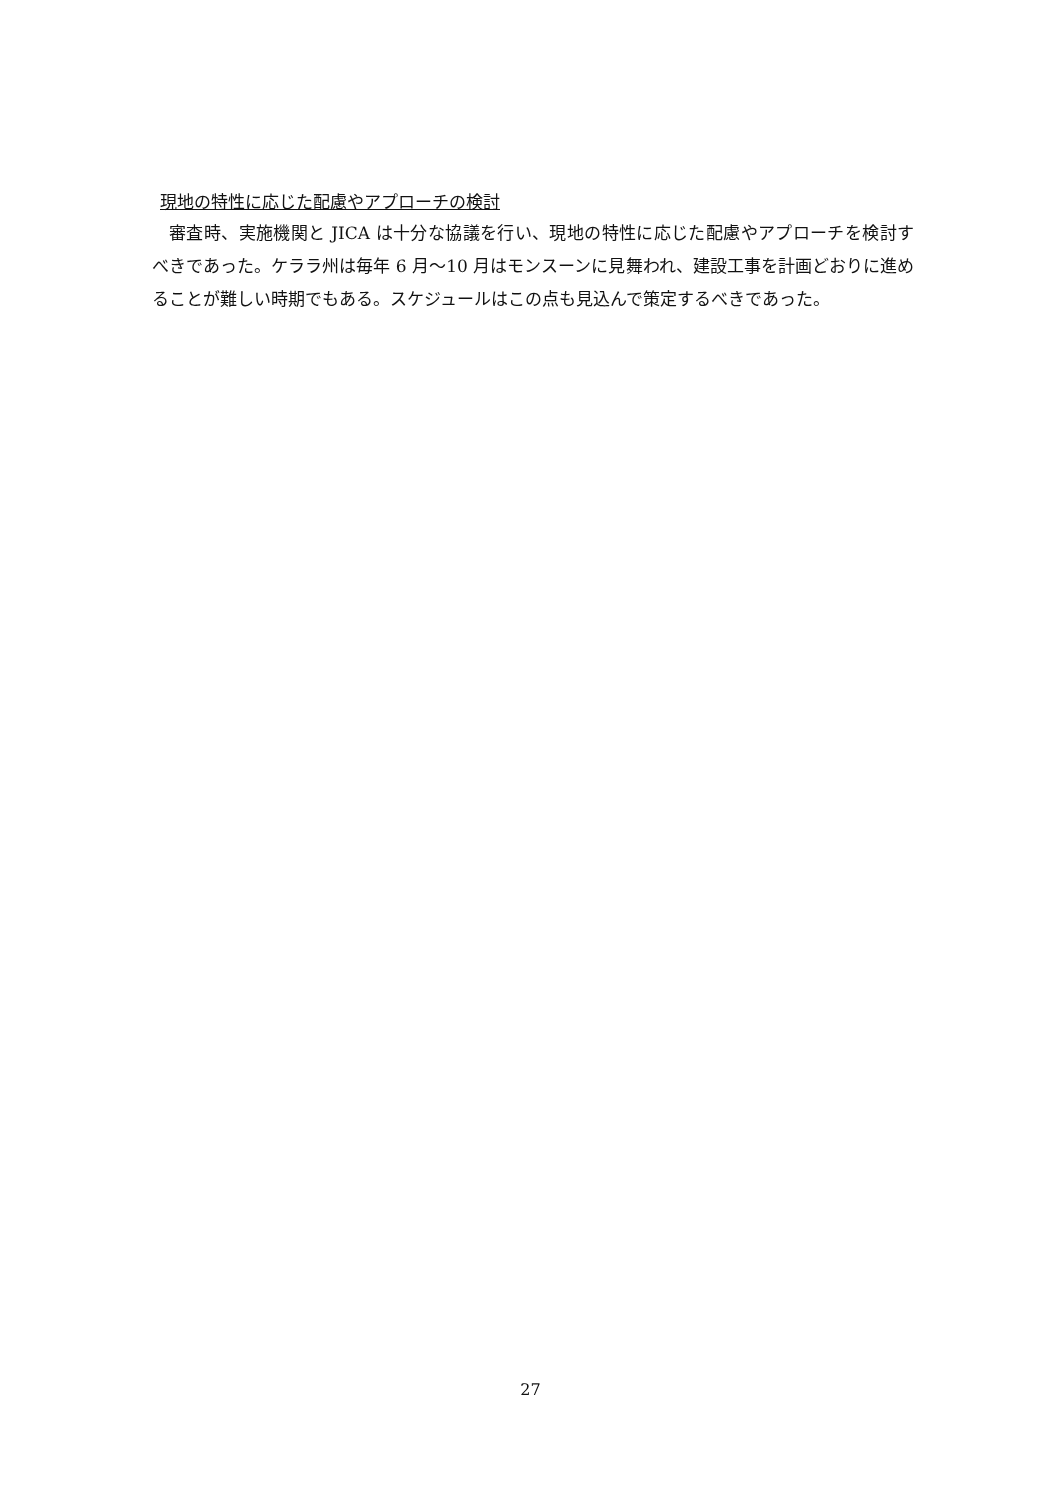現地の特性に応じた配慮やアプローチの検討
審査時、実施機関と JICA は十分な協議を行い、現地の特性に応じた配慮やアプローチを検討すべきであった。ケララ州は毎年 6 月～10 月はモンスーンに見舞われ、建設工事を計画どおりに進めることが難しい時期でもある。スケジュールはこの点も見込んで策定するべきであった。
27